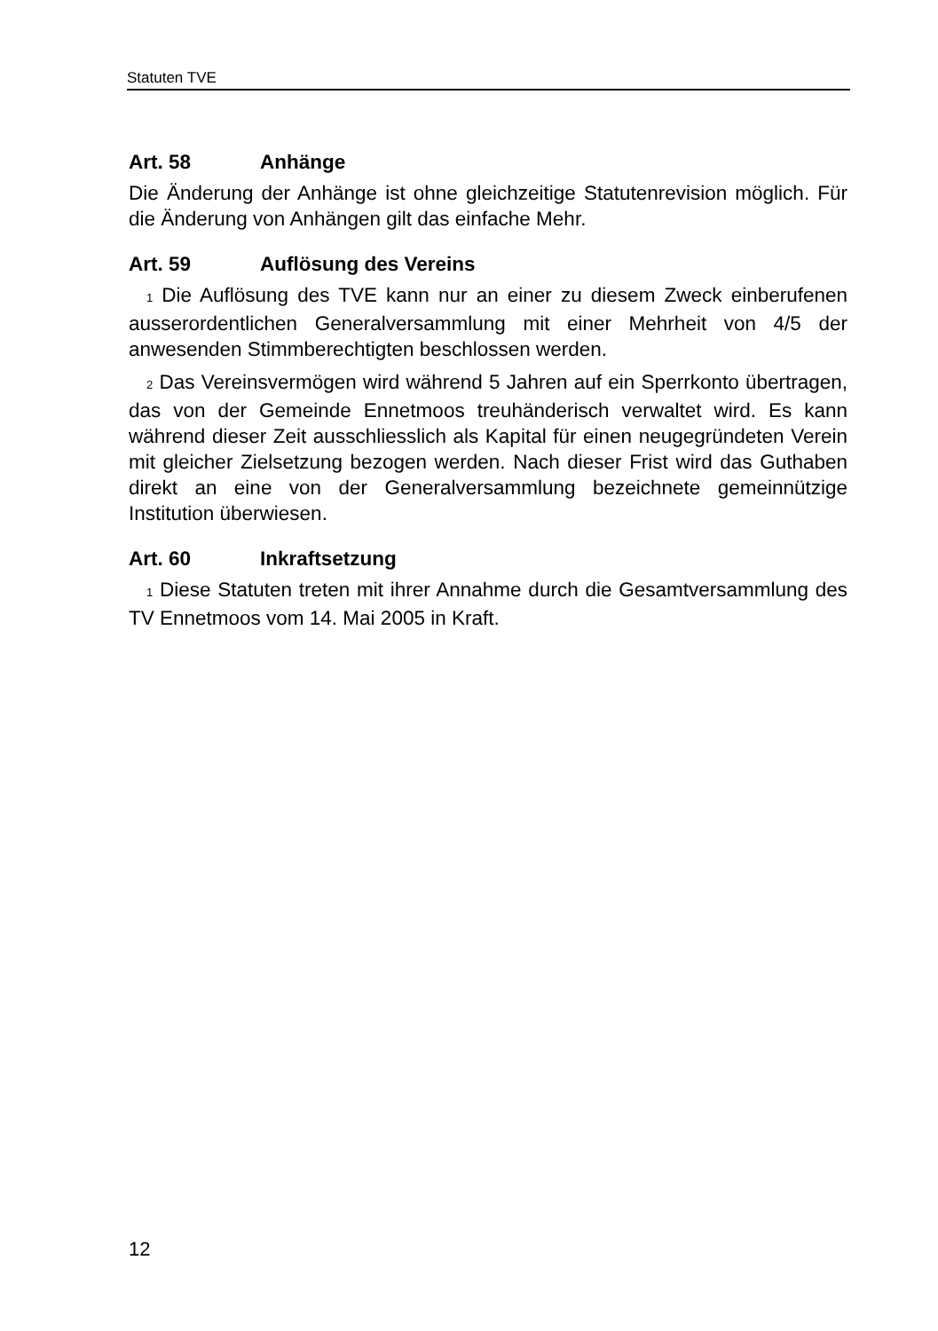Statuten TVE
Art. 58 Anhänge
Die Änderung der Anhänge ist ohne gleichzeitige Statutenrevision mög­lich. Für die Änderung von Anhängen gilt das einfache Mehr.
Art. 59 Auflösung des Vereins
1 Die Auflösung des TVE kann nur an einer zu diesem Zweck einberu­fenen ausserordentlichen Generalversammlung mit einer Mehrheit von 4/5 der anwesenden Stimmberechtigten beschlossen werden.
2 Das Vereinsvermögen wird während 5 Jahren auf ein Sperrkonto übertragen, das von der Gemeinde Ennetmoos treuhänderisch verwaltet wird. Es kann während dieser Zeit ausschliesslich als Kapital für einen neugegründeten Verein mit gleicher Zielsetzung bezogen werden. Nach dieser Frist wird das Guthaben direkt an eine von der Generalversamm­lung bezeichnete gemeinnützige Institution überwiesen.
Art. 60 Inkraftsetzung
1 Diese Statuten treten mit ihrer Annahme durch die Gesamtversamm­lung des TV Ennetmoos vom 14. Mai 2005 in Kraft.
12